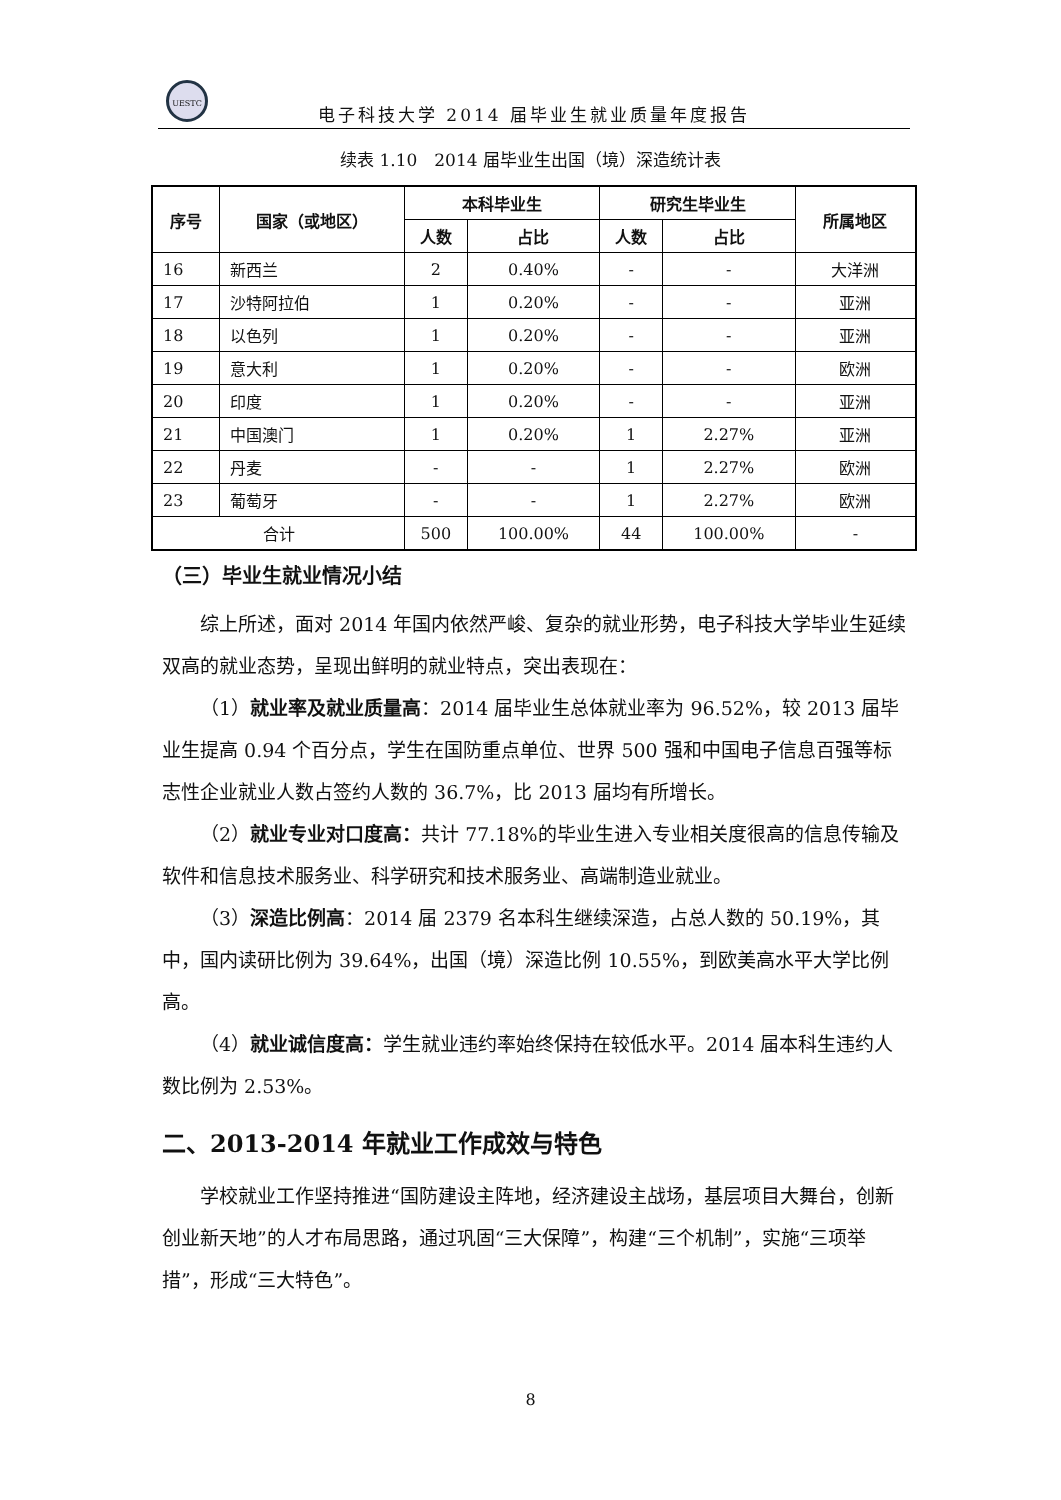UESTC
电子科技大学 2014 届毕业生就业质量年度报告
续表 1.10　2014 届毕业生出国（境）深造统计表
| 序号 | 国家（或地区） | 本科毕业生 | | 研究生毕业生 | | 所属地区 |
| --- | --- | --- | --- | --- | --- | --- |
| | | 人数 | 占比 | 人数 | 占比 | |
| 16 | 新西兰 | 2 | 0.40% | - | - | 大洋洲 |
| 17 | 沙特阿拉伯 | 1 | 0.20% | - | - | 亚洲 |
| 18 | 以色列 | 1 | 0.20% | - | - | 亚洲 |
| 19 | 意大利 | 1 | 0.20% | - | - | 欧洲 |
| 20 | 印度 | 1 | 0.20% | - | - | 亚洲 |
| 21 | 中国澳门 | 1 | 0.20% | 1 | 2.27% | 亚洲 |
| 22 | 丹麦 | - | - | 1 | 2.27% | 欧洲 |
| 23 | 葡萄牙 | - | - | 1 | 2.27% | 欧洲 |
| 合计 | | 500 | 100.00% | 44 | 100.00% | - |
（三）毕业生就业情况小结
综上所述，面对 2014 年国内依然严峻、复杂的就业形势，电子科技大学毕业生延续双高的就业态势，呈现出鲜明的就业特点，突出表现在：
（1）就业率及就业质量高：2014 届毕业生总体就业率为 96.52%，较 2013 届毕业生提高 0.94 个百分点，学生在国防重点单位、世界 500 强和中国电子信息百强等标志性企业就业人数占签约人数的 36.7%，比 2013 届均有所增长。
（2）就业专业对口度高：共计 77.18%的毕业生进入专业相关度很高的信息传输及软件和信息技术服务业、科学研究和技术服务业、高端制造业就业。
（3）深造比例高：2014 届 2379 名本科生继续深造，占总人数的 50.19%，其中，国内读研比例为 39.64%，出国（境）深造比例 10.55%，到欧美高水平大学比例高。
（4）就业诚信度高：学生就业违约率始终保持在较低水平。2014 届本科生违约人数比例为 2.53%。
二、2013-2014 年就业工作成效与特色
学校就业工作坚持推进“国防建设主阵地，经济建设主战场，基层项目大舞台，创新创业新天地”的人才布局思路，通过巩固“三大保障”，构建“三个机制”，实施“三项举措”，形成“三大特色”。
8